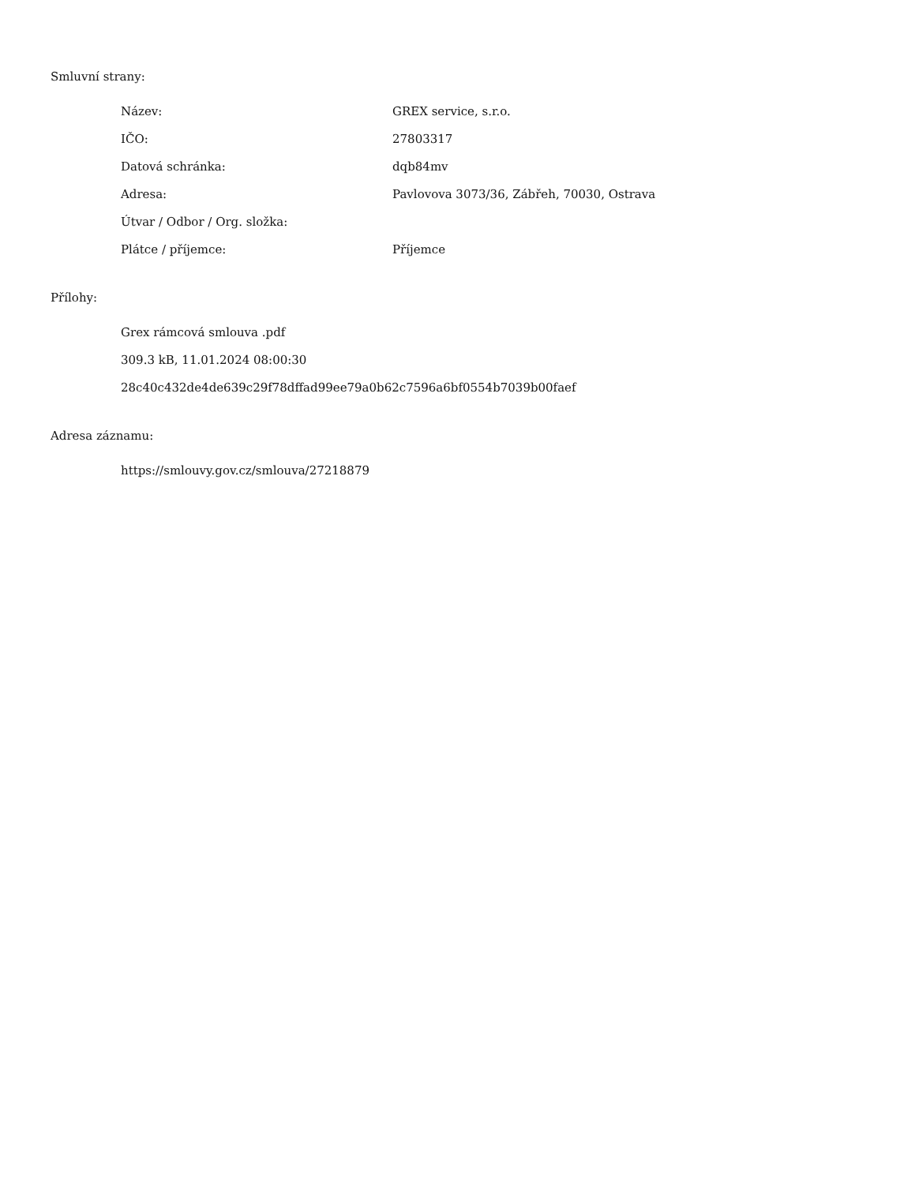Smluvní strany:
| Název: | GREX service, s.r.o. |
| IČO: | 27803317 |
| Datová schránka: | dqb84mv |
| Adresa: | Pavlovova 3073/36, Zábřeh, 70030, Ostrava |
| Útvar / Odbor / Org. složka: | |
| Plátce / příjemce: | Příjemce |
Přílohy:
Grex rámcová smlouva .pdf
309.3 kB, 11.01.2024 08:00:30
28c40c432de4de639c29f78dffad99ee79a0b62c7596a6bf0554b7039b00faef
Adresa záznamu:
https://smlouvy.gov.cz/smlouva/27218879